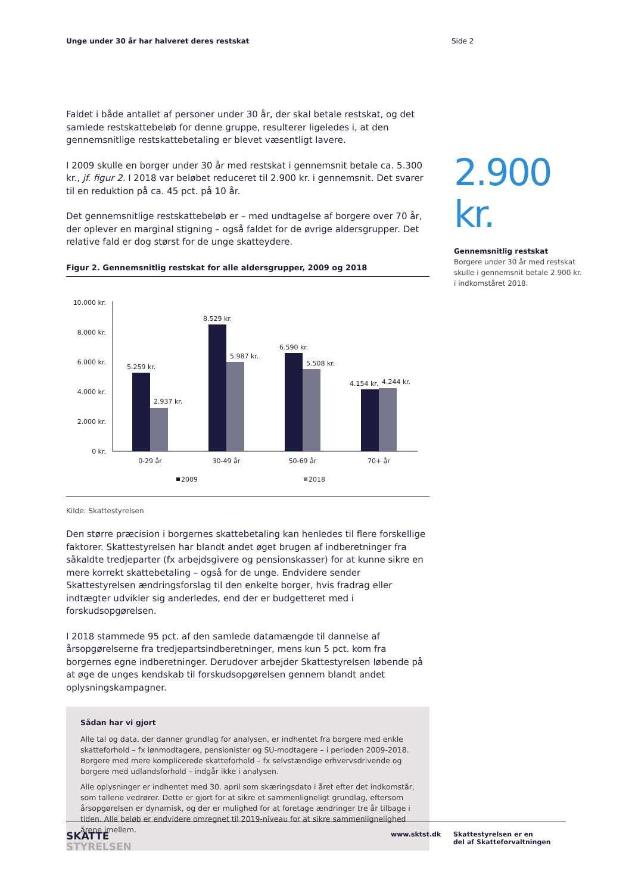Unge under 30 år har halveret deres restskat Side 2
Faldet i både antallet af personer under 30 år, der skal betale restskat, og det samlede restskattebeløb for denne gruppe, resulterer ligeledes i, at den gennemsnitlige restskattebetaling er blevet væsentligt lavere.
I 2009 skulle en borger under 30 år med restskat i gennemsnit betale ca. 5.300 kr., jf. figur 2. I 2018 var beløbet reduceret til 2.900 kr. i gennemsnit. Det svarer til en reduktion på ca. 45 pct. på 10 år.
Det gennemsnitlige restskattebeløb er – med undtagelse af borgere over 70 år, der oplever en marginal stigning – også faldet for de øvrige aldersgrupper. Det relative fald er dog størst for de unge skatteydere.
Figur 2. Gennemsnitlig restskat for alle aldersgrupper, 2009 og 2018
10.000 kr.
8.000 kr.
6.000 kr.
4.000 kr.
2.000 kr.
0 kr.
5.259 kr.
2.937 kr.
8.529 kr.
5.987 kr.
6.590 kr.
5.508 kr.
4.154 kr.
4.244 kr.
0-29 år
30-49 år
50-69 år
70+ år
2009
2018
Kilde: Skattestyrelsen
Den større præcision i borgernes skattebetaling kan henledes til flere forskellige faktorer. Skattestyrelsen har blandt andet øget brugen af indberetninger fra såkaldte tredjeparter (fx arbejdsgivere og pensionskasser) for at kunne sikre en mere korrekt skattebetaling – også for de unge. Endvidere sender Skattestyrelsen ændringsforslag til den enkelte borger, hvis fradrag eller indtægter udvikler sig anderledes, end der er budgetteret med i forskudsopgørelsen.
I 2018 stammede 95 pct. af den samlede datamængde til dannelse af årsopgørelserne fra tredjepartsindberetninger, mens kun 5 pct. kom fra borgernes egne indberetninger. Derudover arbejder Skattestyrelsen løbende på at øge de unges kendskab til forskudsopgørelsen gennem blandt andet oplysningskampagner.
Sådan har vi gjort
Alle tal og data, der danner grundlag for analysen, er indhentet fra borgere med enkle skatteforhold – fx lønmodtagere, pensionister og SU-modtagere – i perioden 2009-2018. Borgere med mere komplicerede skatteforhold – fx selvstændige erhvervsdrivende og borgere med udlandsforhold – indgår ikke i analysen.
Alle oplysninger er indhentet med 30. april som skæringsdato i året efter det indkomstår, som tallene vedrører. Dette er gjort for at sikre et sammenligneligt grundlag, eftersom årsopgørelsen er dynamisk, og der er mulighed for at foretage ændringer tre år tilbage i tiden. Alle beløb er endvidere omregnet til 2019-niveau for at sikre sammenlignelighed årene imellem.
2.900 kr.
Gennemsnitlig restskat
Borgere under 30 år med restskat skulle i gennemsnit betale 2.900 kr. i indkomståret 2018.
SKATTE
STYRELSEN
www.sktst.dk Skattestyrelsen er en
del af Skatteforvaltningen